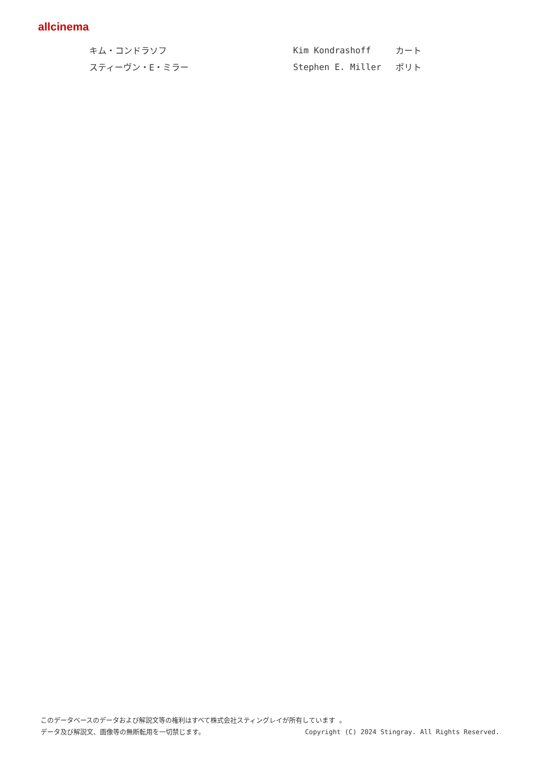allcinema
| キム・コンドラソフ | Kim Kondrashoff | カート |
| スティーヴン・E・ミラー | Stephen E. Miller | ポリト |
このデータベースのデータおよび解説文等の権利はすべて株式会社スティングレイが所有しています 。
データ及び解説文、画像等の無断転用を一切禁じます。 Copyright (C) 2024 Stingray. All Rights Reserved.